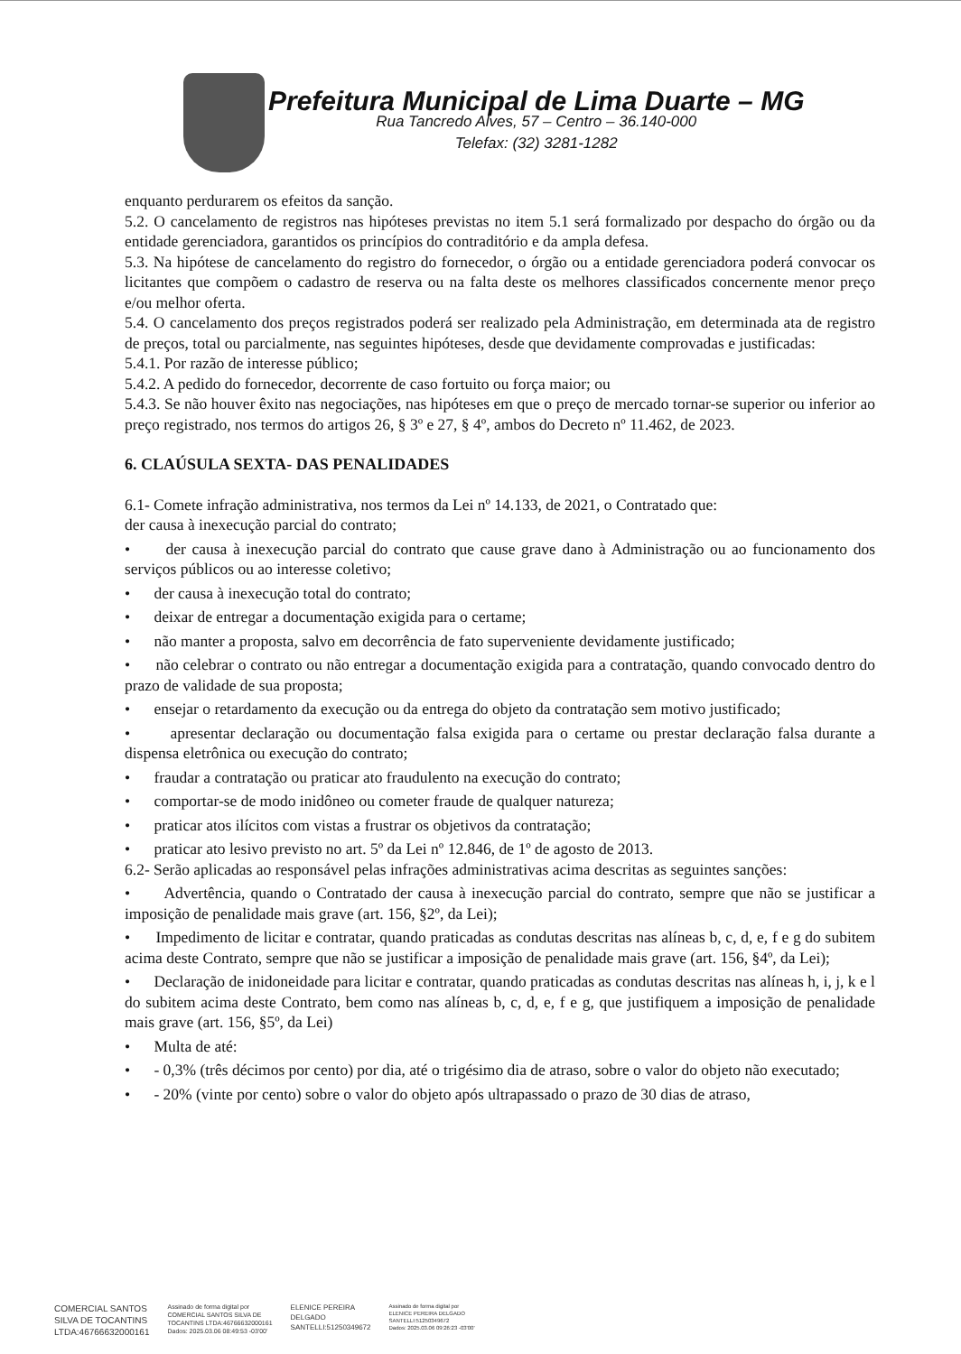Prefeitura Municipal de Lima Duarte – MG
Rua Tancredo Alves, 57 – Centro – 36.140-000
Telefax: (32) 3281-1282
enquanto perdurarem os efeitos da sanção.
5.2. O cancelamento de registros nas hipóteses previstas no item 5.1 será formalizado por despacho do órgão ou da entidade gerenciadora, garantidos os princípios do contraditório e da ampla defesa.
5.3. Na hipótese de cancelamento do registro do fornecedor, o órgão ou a entidade gerenciadora poderá convocar os licitantes que compõem o cadastro de reserva ou na falta deste os melhores classificados concernente menor preço e/ou melhor oferta.
5.4. O cancelamento dos preços registrados poderá ser realizado pela Administração, em determinada ata de registro de preços, total ou parcialmente, nas seguintes hipóteses, desde que devidamente comprovadas e justificadas:
5.4.1. Por razão de interesse público;
5.4.2. A pedido do fornecedor, decorrente de caso fortuito ou força maior; ou
5.4.3. Se não houver êxito nas negociações, nas hipóteses em que o preço de mercado tornar-se superior ou inferior ao preço registrado, nos termos do artigos 26, § 3º e 27, § 4º, ambos do Decreto nº 11.462, de 2023.
6. CLAÚSULA SEXTA- DAS PENALIDADES
6.1- Comete infração administrativa, nos termos da Lei nº 14.133, de 2021, o Contratado que:
der causa à inexecução parcial do contrato;
• der causa à inexecução parcial do contrato que cause grave dano à Administração ou ao funcionamento dos serviços públicos ou ao interesse coletivo;
• der causa à inexecução total do contrato;
• deixar de entregar a documentação exigida para o certame;
• não manter a proposta, salvo em decorrência de fato superveniente devidamente justificado;
• não celebrar o contrato ou não entregar a documentação exigida para a contratação, quando convocado dentro do prazo de validade de sua proposta;
• ensejar o retardamento da execução ou da entrega do objeto da contratação sem motivo justificado;
• apresentar declaração ou documentação falsa exigida para o certame ou prestar declaração falsa durante a dispensa eletrônica ou execução do contrato;
• fraudar a contratação ou praticar ato fraudulento na execução do contrato;
• comportar-se de modo inidôneo ou cometer fraude de qualquer natureza;
• praticar atos ilícitos com vistas a frustrar os objetivos da contratação;
• praticar ato lesivo previsto no art. 5º da Lei nº 12.846, de 1º de agosto de 2013.
6.2- Serão aplicadas ao responsável pelas infrações administrativas acima descritas as seguintes sanções:
• Advertência, quando o Contratado der causa à inexecução parcial do contrato, sempre que não se justificar a imposição de penalidade mais grave (art. 156, §2º, da Lei);
• Impedimento de licitar e contratar, quando praticadas as condutas descritas nas alíneas b, c, d, e, f e g do subitem acima deste Contrato, sempre que não se justificar a imposição de penalidade mais grave (art. 156, §4º, da Lei);
• Declaração de inidoneidade para licitar e contratar, quando praticadas as condutas descritas nas alíneas h, i, j, k e l do subitem acima deste Contrato, bem como nas alíneas b, c, d, e, f e g, que justifiquem a imposição de penalidade mais grave (art. 156, §5º, da Lei)
• Multa de até:
• - 0,3% (três décimos por cento) por dia, até o trigésimo dia de atraso, sobre o valor do objeto não executado;
• - 20% (vinte por cento) sobre o valor do objeto após ultrapassado o prazo de 30 dias de atraso,
COMERCIAL SANTOS
SILVA DE TOCANTINS
LTDA:46766632000161
Assinado de forma digital por
COMERCIAL SANTOS SILVA DE
TOCANTINS LTDA:46766632000161
Dados: 2025.03.06 08:49:53 -03'00'
ELENICE PEREIRA
DELGADO
SANTELLI:51250349672
Assinado de forma digital por
ELENICE PEREIRA DELGADO
SANTELLI:51250349672
Dados: 2025.03.06 09:26:23 -03'00'